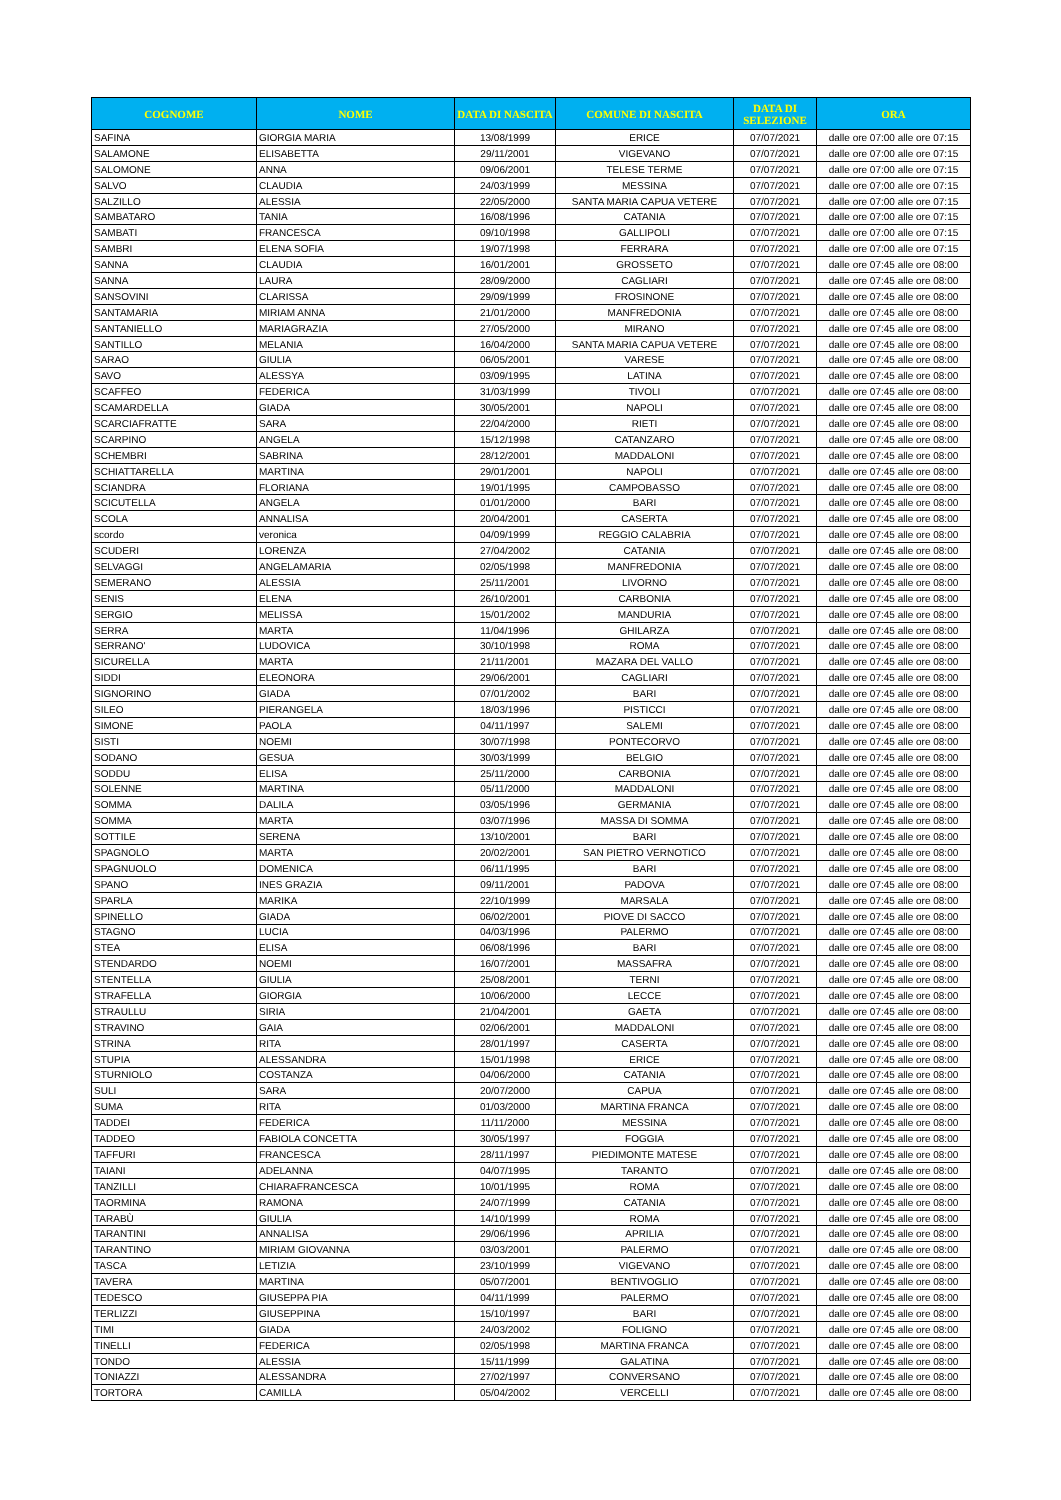| COGNOME | NOME | DATA DI NASCITA | COMUNE DI NASCITA | DATA DI SELEZIONE | ORA |
| --- | --- | --- | --- | --- | --- |
| SAFINA | GIORGIA MARIA | 13/08/1999 | ERICE | 07/07/2021 | dalle ore 07:00 alle ore 07:15 |
| SALAMONE | ELISABETTA | 29/11/2001 | VIGEVANO | 07/07/2021 | dalle ore 07:00 alle ore 07:15 |
| SALOMONE | ANNA | 09/06/2001 | TELESE TERME | 07/07/2021 | dalle ore 07:00 alle ore 07:15 |
| SALVO | CLAUDIA | 24/03/1999 | MESSINA | 07/07/2021 | dalle ore 07:00 alle ore 07:15 |
| SALZILLO | ALESSIA | 22/05/2000 | SANTA MARIA CAPUA VETERE | 07/07/2021 | dalle ore 07:00 alle ore 07:15 |
| SAMBATARO | TANIA | 16/08/1996 | CATANIA | 07/07/2021 | dalle ore 07:00 alle ore 07:15 |
| SAMBATI | FRANCESCA | 09/10/1998 | GALLIPOLI | 07/07/2021 | dalle ore 07:00 alle ore 07:15 |
| SAMBRI | ELENA SOFIA | 19/07/1998 | FERRARA | 07/07/2021 | dalle ore 07:00 alle ore 07:15 |
| SANNA | CLAUDIA | 16/01/2001 | GROSSETO | 07/07/2021 | dalle ore 07:45 alle ore 08:00 |
| SANNA | LAURA | 28/09/2000 | CAGLIARI | 07/07/2021 | dalle ore 07:45 alle ore 08:00 |
| SANSOVINI | CLARISSA | 29/09/1999 | FROSINONE | 07/07/2021 | dalle ore 07:45 alle ore 08:00 |
| SANTAMARIA | MIRIAM ANNA | 21/01/2000 | MANFREDONIA | 07/07/2021 | dalle ore 07:45 alle ore 08:00 |
| SANTANIELLO | MARIAGRAZIA | 27/05/2000 | MIRANO | 07/07/2021 | dalle ore 07:45 alle ore 08:00 |
| SANTILLO | MELANIA | 16/04/2000 | SANTA MARIA CAPUA VETERE | 07/07/2021 | dalle ore 07:45 alle ore 08:00 |
| SARAO | GIULIA | 06/05/2001 | VARESE | 07/07/2021 | dalle ore 07:45 alle ore 08:00 |
| SAVO | ALESSYA | 03/09/1995 | LATINA | 07/07/2021 | dalle ore 07:45 alle ore 08:00 |
| SCAFFEO | FEDERICA | 31/03/1999 | TIVOLI | 07/07/2021 | dalle ore 07:45 alle ore 08:00 |
| SCAMARDELLA | GIADA | 30/05/2001 | NAPOLI | 07/07/2021 | dalle ore 07:45 alle ore 08:00 |
| SCARCIAFRATTE | SARA | 22/04/2000 | RIETI | 07/07/2021 | dalle ore 07:45 alle ore 08:00 |
| SCARPINO | ANGELA | 15/12/1998 | CATANZARO | 07/07/2021 | dalle ore 07:45 alle ore 08:00 |
| SCHEMBRI | SABRINA | 28/12/2001 | MADDALONI | 07/07/2021 | dalle ore 07:45 alle ore 08:00 |
| SCHIATTARELLA | MARTINA | 29/01/2001 | NAPOLI | 07/07/2021 | dalle ore 07:45 alle ore 08:00 |
| SCIANDRA | FLORIANA | 19/01/1995 | CAMPOBASSO | 07/07/2021 | dalle ore 07:45 alle ore 08:00 |
| SCICUTELLA | ANGELA | 01/01/2000 | BARI | 07/07/2021 | dalle ore 07:45 alle ore 08:00 |
| SCOLA | ANNALISA | 20/04/2001 | CASERTA | 07/07/2021 | dalle ore 07:45 alle ore 08:00 |
| scordo | veronica | 04/09/1999 | REGGIO CALABRIA | 07/07/2021 | dalle ore 07:45 alle ore 08:00 |
| SCUDERI | LORENZA | 27/04/2002 | CATANIA | 07/07/2021 | dalle ore 07:45 alle ore 08:00 |
| SELVAGGI | ANGELAMARIA | 02/05/1998 | MANFREDONIA | 07/07/2021 | dalle ore 07:45 alle ore 08:00 |
| SEMERANO | ALESSIA | 25/11/2001 | LIVORNO | 07/07/2021 | dalle ore 07:45 alle ore 08:00 |
| SENIS | ELENA | 26/10/2001 | CARBONIA | 07/07/2021 | dalle ore 07:45 alle ore 08:00 |
| SERGIO | MELISSA | 15/01/2002 | MANDURIA | 07/07/2021 | dalle ore 07:45 alle ore 08:00 |
| SERRA | MARTA | 11/04/1996 | GHILARZA | 07/07/2021 | dalle ore 07:45 alle ore 08:00 |
| SERRANO' | LUDOVICA | 30/10/1998 | ROMA | 07/07/2021 | dalle ore 07:45 alle ore 08:00 |
| SICURELLA | MARTA | 21/11/2001 | MAZARA DEL VALLO | 07/07/2021 | dalle ore 07:45 alle ore 08:00 |
| SIDDI | ELEONORA | 29/06/2001 | CAGLIARI | 07/07/2021 | dalle ore 07:45 alle ore 08:00 |
| SIGNORINO | GIADA | 07/01/2002 | BARI | 07/07/2021 | dalle ore 07:45 alle ore 08:00 |
| SILEO | PIERANGELA | 18/03/1996 | PISTICCI | 07/07/2021 | dalle ore 07:45 alle ore 08:00 |
| SIMONE | PAOLA | 04/11/1997 | SALEMI | 07/07/2021 | dalle ore 07:45 alle ore 08:00 |
| SISTI | NOEMI | 30/07/1998 | PONTECORVO | 07/07/2021 | dalle ore 07:45 alle ore 08:00 |
| SODANO | GESUA | 30/03/1999 | BELGIO | 07/07/2021 | dalle ore 07:45 alle ore 08:00 |
| SODDU | ELISA | 25/11/2000 | CARBONIA | 07/07/2021 | dalle ore 07:45 alle ore 08:00 |
| SOLENNE | MARTINA | 05/11/2000 | MADDALONI | 07/07/2021 | dalle ore 07:45 alle ore 08:00 |
| SOMMA | DALILA | 03/05/1996 | GERMANIA | 07/07/2021 | dalle ore 07:45 alle ore 08:00 |
| SOMMA | MARTA | 03/07/1996 | MASSA DI SOMMA | 07/07/2021 | dalle ore 07:45 alle ore 08:00 |
| SOTTILE | SERENA | 13/10/2001 | BARI | 07/07/2021 | dalle ore 07:45 alle ore 08:00 |
| SPAGNOLO | MARTA | 20/02/2001 | SAN PIETRO VERNOTICO | 07/07/2021 | dalle ore 07:45 alle ore 08:00 |
| SPAGNUOLO | DOMENICA | 06/11/1995 | BARI | 07/07/2021 | dalle ore 07:45 alle ore 08:00 |
| SPANO | INES GRAZIA | 09/11/2001 | PADOVA | 07/07/2021 | dalle ore 07:45 alle ore 08:00 |
| SPARLA | MARIKA | 22/10/1999 | MARSALA | 07/07/2021 | dalle ore 07:45 alle ore 08:00 |
| SPINELLO | GIADA | 06/02/2001 | PIOVE DI SACCO | 07/07/2021 | dalle ore 07:45 alle ore 08:00 |
| STAGNO | LUCIA | 04/03/1996 | PALERMO | 07/07/2021 | dalle ore 07:45 alle ore 08:00 |
| STEA | ELISA | 06/08/1996 | BARI | 07/07/2021 | dalle ore 07:45 alle ore 08:00 |
| STENDARDO | NOEMI | 16/07/2001 | MASSAFRA | 07/07/2021 | dalle ore 07:45 alle ore 08:00 |
| STENTELLA | GIULIA | 25/08/2001 | TERNI | 07/07/2021 | dalle ore 07:45 alle ore 08:00 |
| STRAFELLA | GIORGIA | 10/06/2000 | LECCE | 07/07/2021 | dalle ore 07:45 alle ore 08:00 |
| STRAULLU | SIRIA | 21/04/2001 | GAETA | 07/07/2021 | dalle ore 07:45 alle ore 08:00 |
| STRAVINO | GAIA | 02/06/2001 | MADDALONI | 07/07/2021 | dalle ore 07:45 alle ore 08:00 |
| STRINA | RITA | 28/01/1997 | CASERTA | 07/07/2021 | dalle ore 07:45 alle ore 08:00 |
| STUPIA | ALESSANDRA | 15/01/1998 | ERICE | 07/07/2021 | dalle ore 07:45 alle ore 08:00 |
| STURNIOLO | COSTANZA | 04/06/2000 | CATANIA | 07/07/2021 | dalle ore 07:45 alle ore 08:00 |
| SULI | SARA | 20/07/2000 | CAPUA | 07/07/2021 | dalle ore 07:45 alle ore 08:00 |
| SUMA | RITA | 01/03/2000 | MARTINA FRANCA | 07/07/2021 | dalle ore 07:45 alle ore 08:00 |
| TADDEI | FEDERICA | 11/11/2000 | MESSINA | 07/07/2021 | dalle ore 07:45 alle ore 08:00 |
| TADDEO | FABIOLA CONCETTA | 30/05/1997 | FOGGIA | 07/07/2021 | dalle ore 07:45 alle ore 08:00 |
| TAFFURI | FRANCESCA | 28/11/1997 | PIEDIMONTE MATESE | 07/07/2021 | dalle ore 07:45 alle ore 08:00 |
| TAIANI | ADELANNA | 04/07/1995 | TARANTO | 07/07/2021 | dalle ore 07:45 alle ore 08:00 |
| TANZILLI | CHIARAFRANCESCA | 10/01/1995 | ROMA | 07/07/2021 | dalle ore 07:45 alle ore 08:00 |
| TAORMINA | RAMONA | 24/07/1999 | CATANIA | 07/07/2021 | dalle ore 07:45 alle ore 08:00 |
| TARABÙ | GIULIA | 14/10/1999 | ROMA | 07/07/2021 | dalle ore 07:45 alle ore 08:00 |
| TARANTINI | ANNALISA | 29/06/1996 | APRILIA | 07/07/2021 | dalle ore 07:45 alle ore 08:00 |
| TARANTINO | MIRIAM GIOVANNA | 03/03/2001 | PALERMO | 07/07/2021 | dalle ore 07:45 alle ore 08:00 |
| TASCA | LETIZIA | 23/10/1999 | VIGEVANO | 07/07/2021 | dalle ore 07:45 alle ore 08:00 |
| TAVERA | MARTINA | 05/07/2001 | BENTIVOGLIO | 07/07/2021 | dalle ore 07:45 alle ore 08:00 |
| TEDESCO | GIUSEPPA PIA | 04/11/1999 | PALERMO | 07/07/2021 | dalle ore 07:45 alle ore 08:00 |
| TERLIZZI | GIUSEPPINA | 15/10/1997 | BARI | 07/07/2021 | dalle ore 07:45 alle ore 08:00 |
| TIMI | GIADA | 24/03/2002 | FOLIGNO | 07/07/2021 | dalle ore 07:45 alle ore 08:00 |
| TINELLI | FEDERICA | 02/05/1998 | MARTINA FRANCA | 07/07/2021 | dalle ore 07:45 alle ore 08:00 |
| TONDO | ALESSIA | 15/11/1999 | GALATINA | 07/07/2021 | dalle ore 07:45 alle ore 08:00 |
| TONIAZZI | ALESSANDRA | 27/02/1997 | CONVERSANO | 07/07/2021 | dalle ore 07:45 alle ore 08:00 |
| TORTORA | CAMILLA | 05/04/2002 | VERCELLI | 07/07/2021 | dalle ore 07:45 alle ore 08:00 |